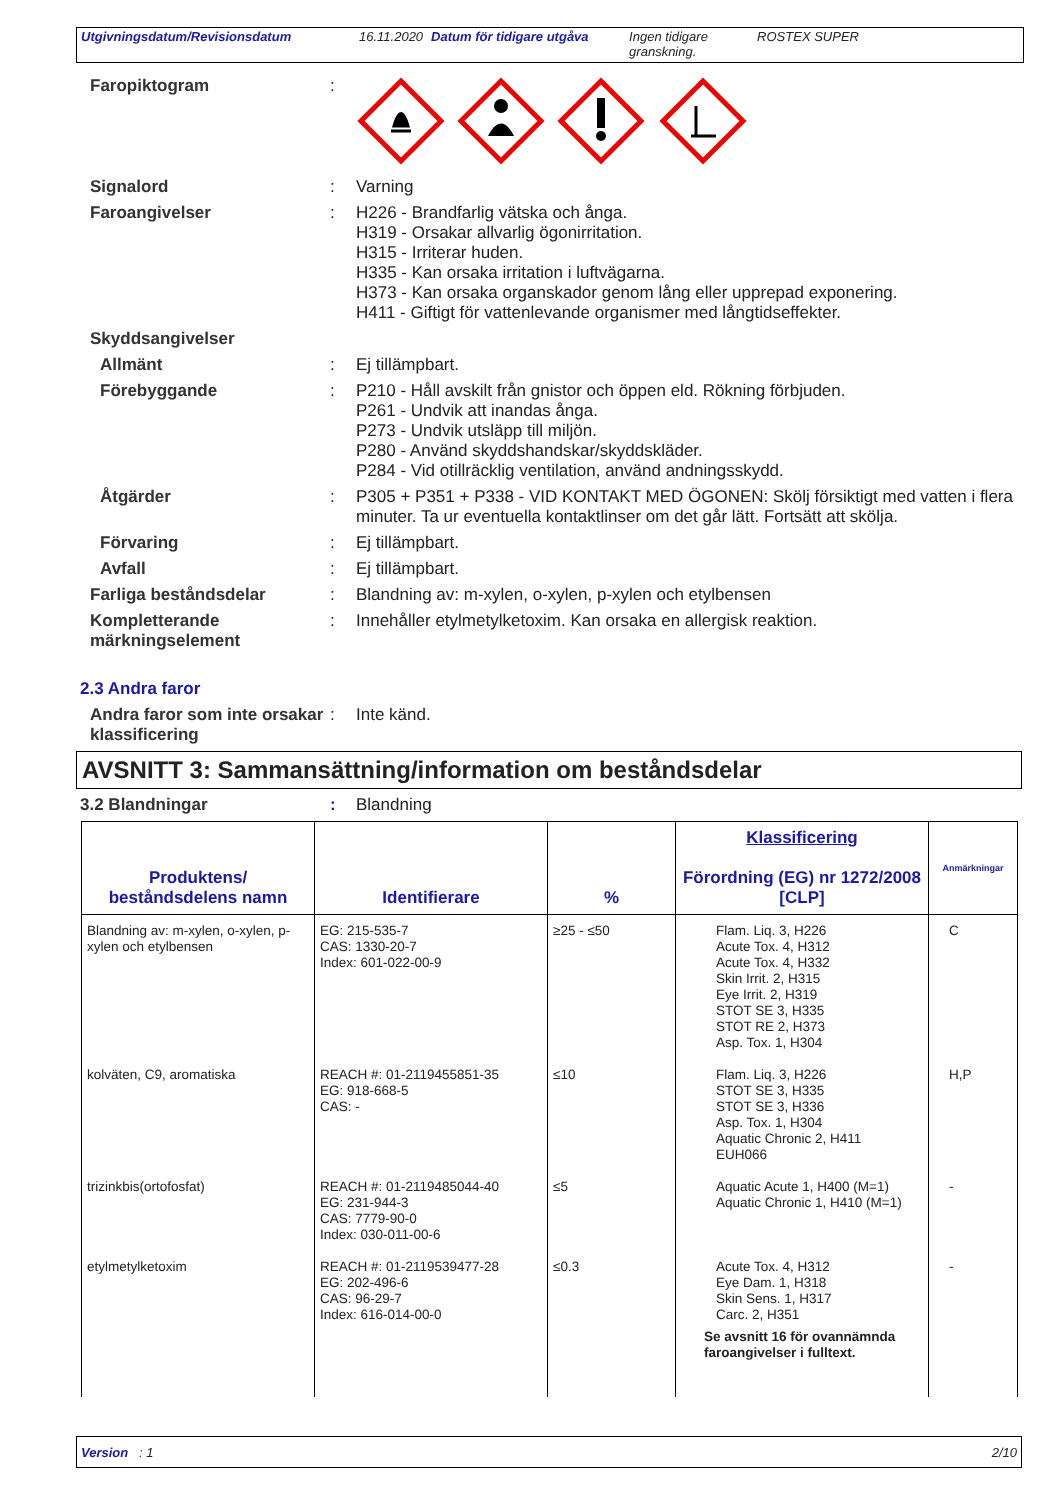Utgivningsdatum/Revisionsdatum 16.11.2020 Datum för tidigare utgåva
Ingen tidigare granskning.
ROSTEX SUPER
Faropiktogram :
Signalord :
Varning
Faroangivelser :
H226 - Brandfarlig vätska och ånga.
H319 - Orsakar allvarlig ögonirritation.
H315 - Irriterar huden.
H335 - Kan orsaka irritation i luftvägarna.
H373 - Kan orsaka organskador genom lång eller upprepad exponering.
H411 - Giftigt för vattenlevande organismer med långtidseffekter.
Skyddsangivelser
Allmänt :
Ej tillämpbart.
Förebyggande :
P210 - Håll avskilt från gnistor och öppen eld. Rökning förbjuden.
P261 - Undvik att inandas ånga.
P273 - Undvik utsläpp till miljön.
P280 - Använd skyddshandskar/skyddskläder.
P284 - Vid otillräcklig ventilation, använd andningsskydd.
Åtgärder :
P305 + P351 + P338 - VID KONTAKT MED ÖGONEN: Skölj försiktigt med vatten i flera minuter. Ta ur eventuella kontaktlinser om det går lätt. Fortsätt att skölja.
Förvaring :
Ej tillämpbart.
Avfall :
Ej tillämpbart.
Farliga beståndsdelar :
Blandning av: m-xylen, o-xylen, p-xylen och etylbensen
Kompletterande märkningselement
:
Innehåller etylmetylketoxim. Kan orsaka en allergisk reaktion.
2.3 Andra faror
Andra faror som inte orsakar klassificering
:
Inte känd.
AVSNITT 3: Sammansättning/information om beståndsdelar
3.2 Blandningar :
Blandning
| Produktens/ beståndsdelens namn | Identifierare | % | Klassificering Förordning (EG) nr 1272/2008 [CLP] | Anmärkningar |
| --- | --- | --- | --- | --- |
| Blandning av: m-xylen, o-xylen, p-xylen och etylbensen | EG: 215-535-7 CAS: 1330-20-7 Index: 601-022-00-9 | ≥25 - ≤50 | Flam. Liq. 3, H226 Acute Tox. 4, H312 Acute Tox. 4, H332 Skin Irrit. 2, H315 Eye Irrit. 2, H319 STOT SE 3, H335 STOT RE 2, H373 Asp. Tox. 1, H304 | C |
| kolväten, C9, aromatiska | REACH #: 01-2119455851-35 EG: 918-668-5 CAS: - | ≤10 | Flam. Liq. 3, H226 STOT SE 3, H335 STOT SE 3, H336 Asp. Tox. 1, H304 Aquatic Chronic 2, H411 EUH066 | H,P |
| trizinkbis(ortofosfat) | REACH #: 01-2119485044-40 EG: 231-944-3 CAS: 7779-90-0 Index: 030-011-00-6 | ≤5 | Aquatic Acute 1, H400 (M=1) Aquatic Chronic 1, H410 (M=1) | - |
| etylmetylketoxim | REACH #: 01-2119539477-28 EG: 202-496-6 CAS: 96-29-7 Index: 616-014-00-0 | ≤0.3 | Acute Tox. 4, H312 Eye Dam. 1, H318 Skin Sens. 1, H317 Carc. 2, H351 Se avsnitt 16 för ovannämnda faroangivelser i fulltext. | - |
Version : 1 2/10